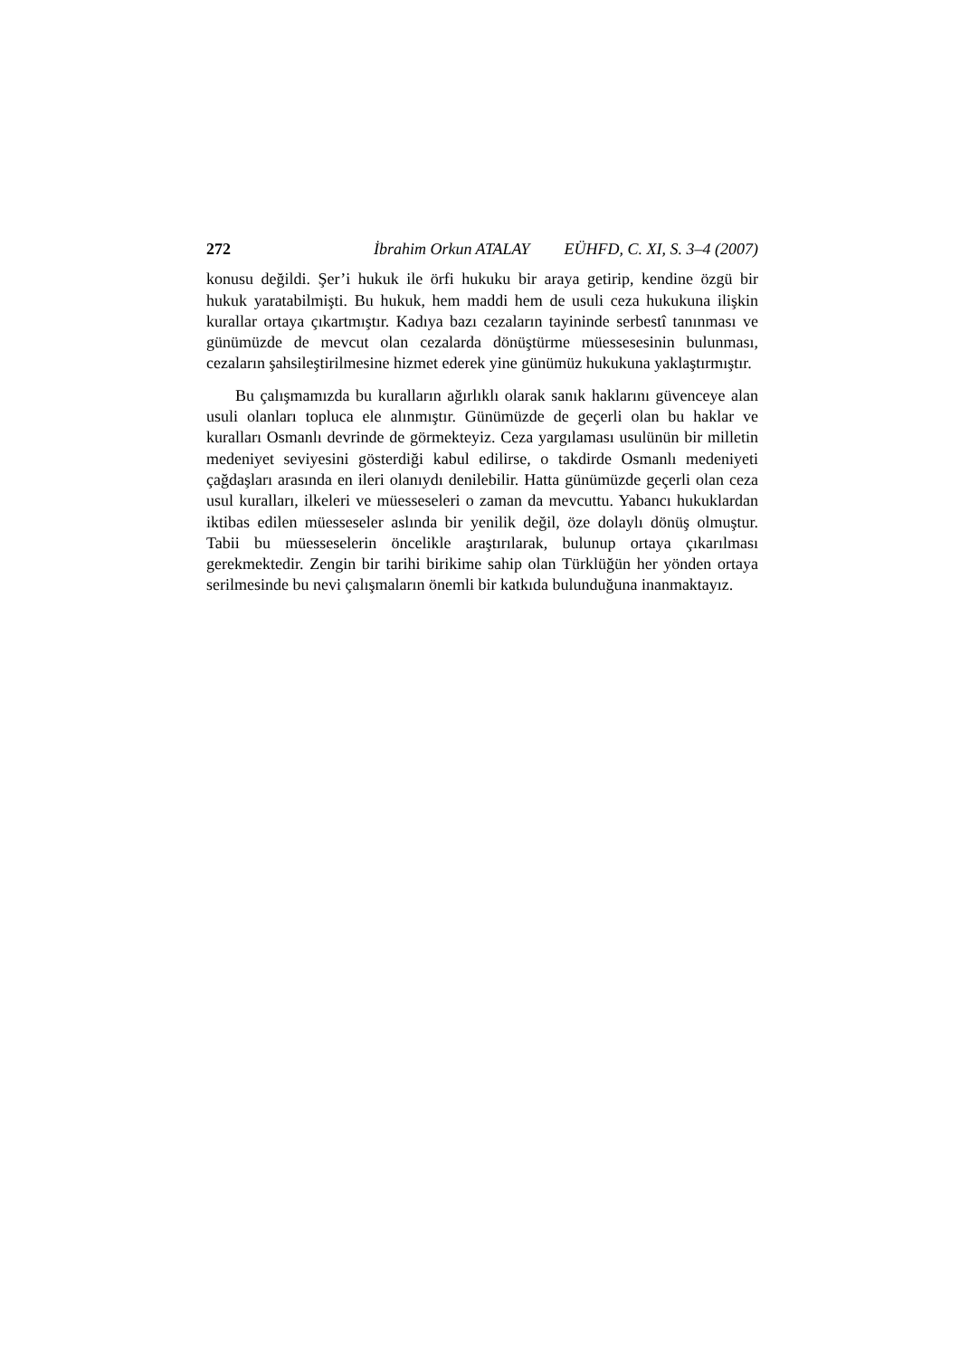272 İbrahim Orkun ATALAY EÜHFD, C. XI, S. 3–4 (2007)
konusu değildi. Şer’i hukuk ile örfi hukuku bir araya getirip, kendine özgü bir hukuk yaratabilmişti. Bu hukuk, hem maddi hem de usuli ceza hukukuna ilişkin kurallar ortaya çıkartmıştır. Kadıya bazı cezaların tayininde serbestî tanınması ve günümüzde de mevcut olan cezalarda dönüştürme müessesesinin bulunması, cezaların şahsileştirilmesine hizmet ederek yine günümüz hukukuna yaklaştırmıştır.
Bu çalışmamızda bu kuralların ağırlıklı olarak sanık haklarını güvenceye alan usuli olanları topluca ele alınmıştır. Günümüzde de geçerli olan bu haklar ve kuralları Osmanlı devrinde de görmekteyiz. Ceza yargılaması usulünün bir milletin medeniyet seviyesini gösterdiği kabul edilirse, o takdirde Osmanlı medeniyeti çağdaşları arasında en ileri olanıydı denilebilir. Hatta günümüzde geçerli olan ceza usul kuralları, ilkeleri ve müesseseleri o zaman da mevcuttu. Yabancı hukuklardan iktibas edilen müesseseler aslında bir yenilik değil, öze dolaylı dönüş olmuştur. Tabii bu müesseselerin öncelikle araştırılarak, bulunup ortaya çıkarılması gerekmektedir. Zengin bir tarihi birikime sahip olan Türklüğün her yönden ortaya serilmesinde bu nevi çalışmaların önemli bir katkıda bulunduğuna inanmaktayız.